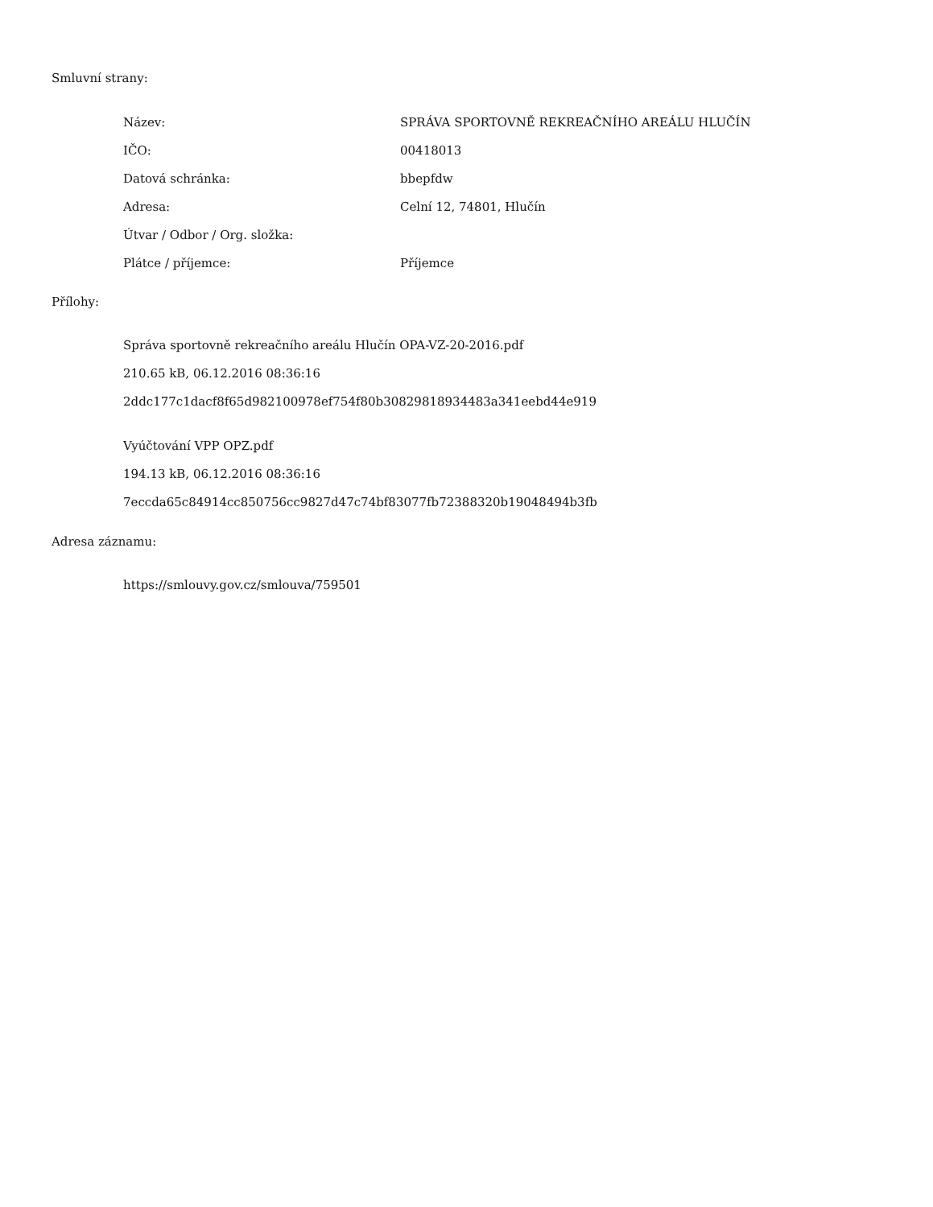Smluvní strany:
| Název: | SPRÁVA SPORTOVNĚ REKREAČNÍHO AREÁLU HLUČÍN |
| IČO: | 00418013 |
| Datová schránka: | bbepfdw |
| Adresa: | Celní 12, 74801, Hlučín |
| Útvar / Odbor / Org. složka: | |
| Plátce / příjemce: | Příjemce |
Přílohy:
Správa sportovně rekreačního areálu Hlučín OPA-VZ-20-2016.pdf
210.65 kB, 06.12.2016 08:36:16
2ddc177c1dacf8f65d982100978ef754f80b30829818934483a341eebd44e919
Vyúčtování VPP OPZ.pdf
194.13 kB, 06.12.2016 08:36:16
7eccda65c84914cc850756cc9827d47c74bf83077fb72388320b19048494b3fb
Adresa záznamu:
https://smlouvy.gov.cz/smlouva/759501